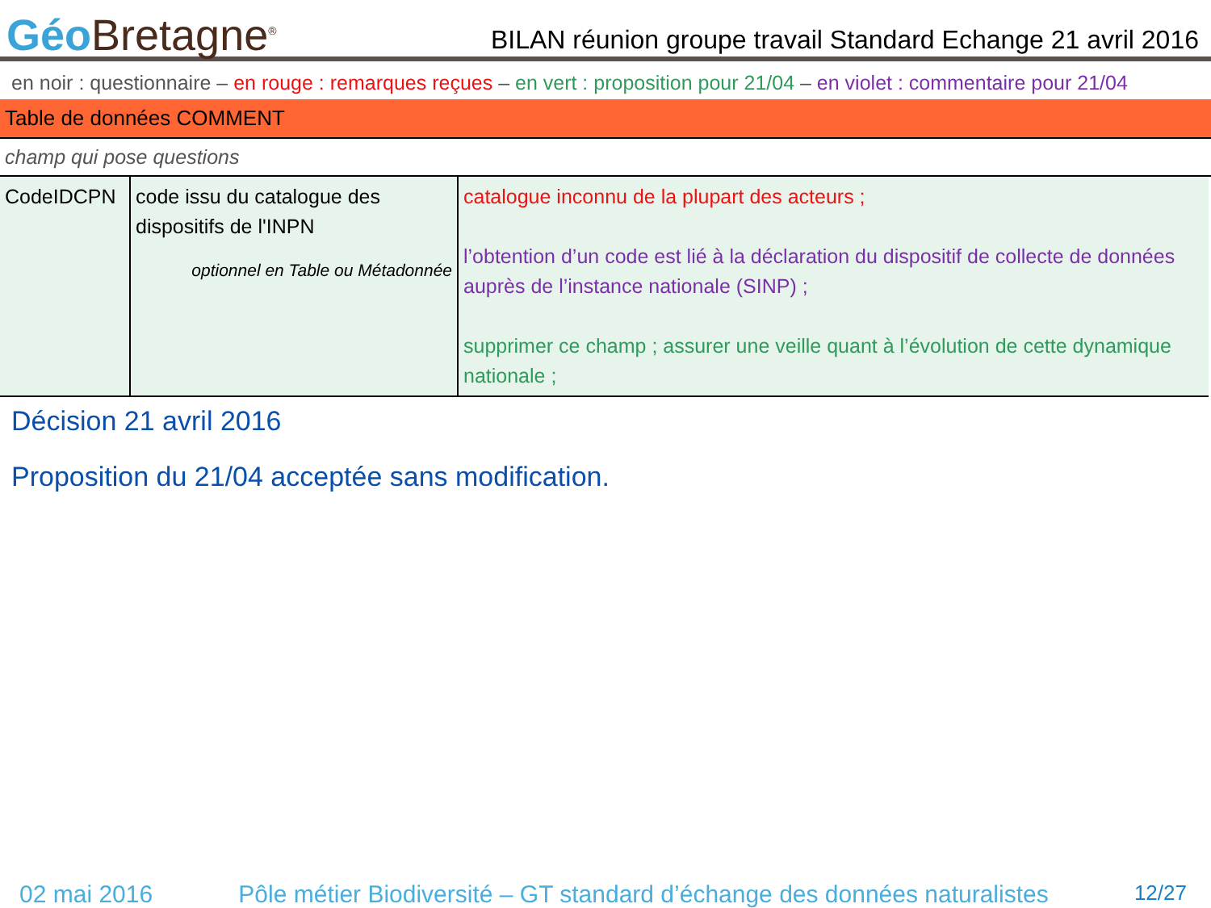Géo Bretagne<sup>®</sup>
BILAN réunion groupe travail Standard Echange 21 avril 2016
en noir : questionnaire – en rouge : remarques reçues – en vert : proposition pour 21/04 – en violet : commentaire pour 21/04
Table de données COMMENT
champ qui pose questions
| CodeIDCPN | code issu du catalogue des dispositifs de l'INPN optionnel en Table ou Métadonnée | catalogue inconnu de la plupart des acteurs ; l’obtention d’un code est lié à la déclaration du dispositif de collecte de données auprès de l’instance nationale (SINP) ; supprimer ce champ ; assurer une veille quant à l’évolution de cette dynamique nationale ; |
Décision 21 avril 2016
Proposition du 21/04 acceptée sans modification.
02 mai 2016 Pôle métier Biodiversité – GT standard d’échange des données naturalistes 12/27